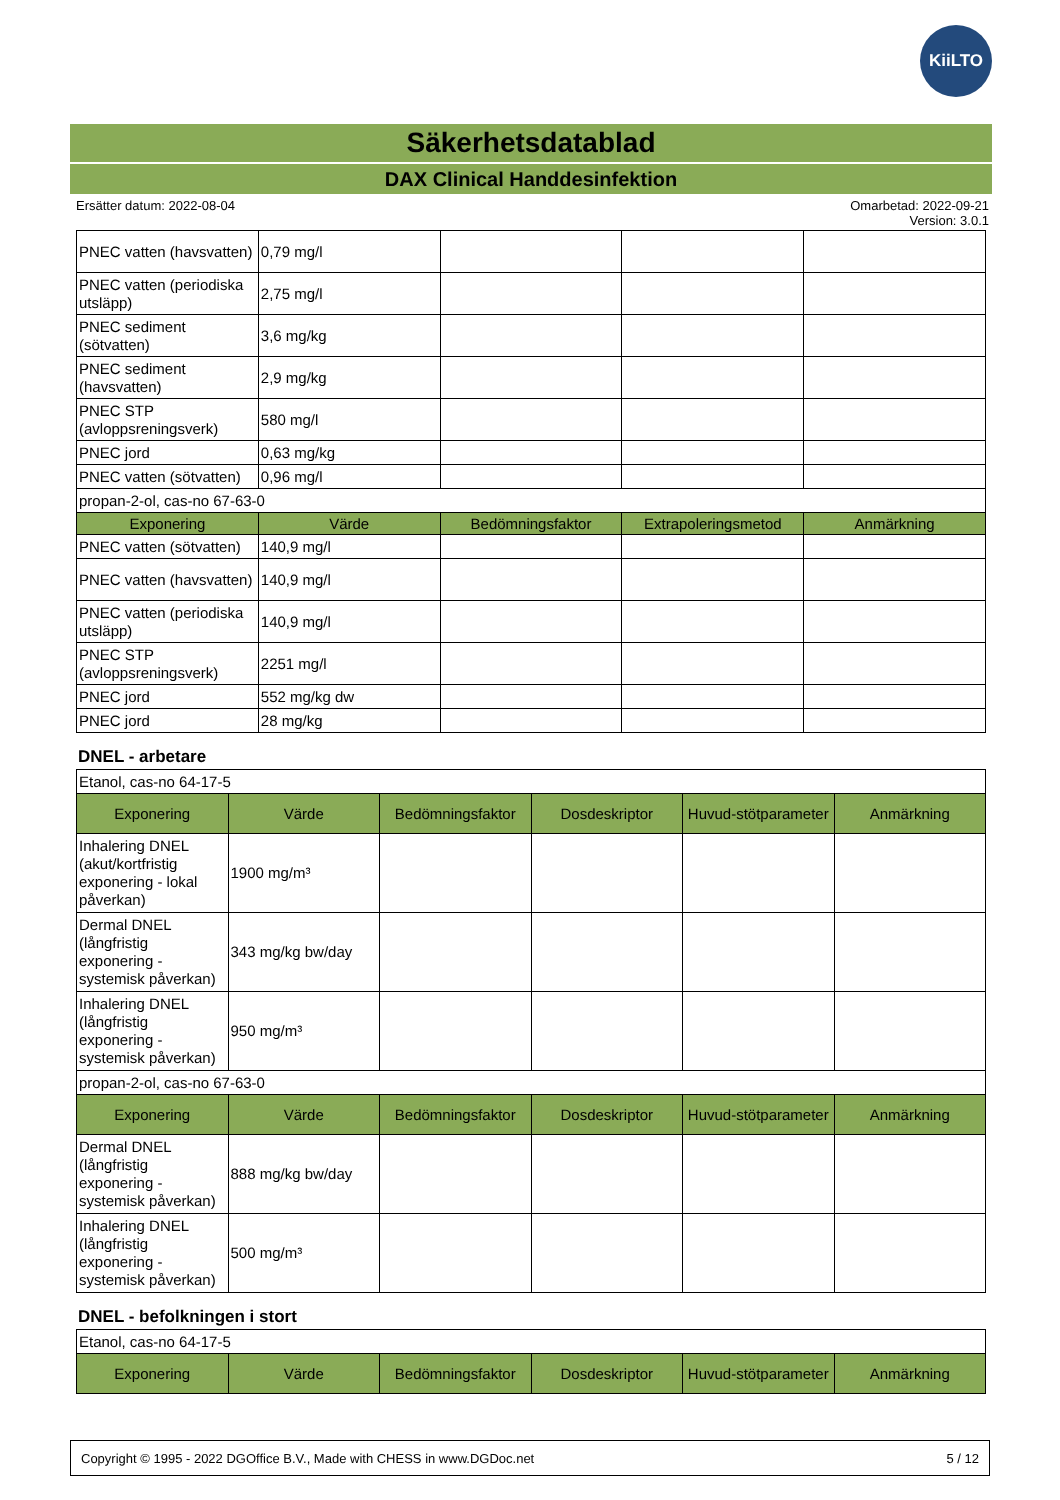KiiLTO
Säkerhetsdatablad
DAX Clinical Handdesinfektion
Ersätter datum: 2022-08-04 Omarbetad: 2022-09-21
Version: 3.0.1
| PNEC vatten (havsvatten) | 0,79 mg/l | | | |
| PNEC vatten (periodiska utsläpp) | 2,75 mg/l | | | |
| PNEC sediment (sötvatten) | 3,6 mg/kg | | | |
| PNEC sediment (havsvatten) | 2,9 mg/kg | | | |
| PNEC STP (avloppsreningsverk) | 580 mg/l | | | |
| PNEC jord | 0,63 mg/kg | | | |
| PNEC vatten (sötvatten) | 0,96 mg/l | | | |
| propan-2-ol, cas-no 67-63-0 | | | | |
| Exponering | Värde | Bedömningsfaktor | Extrapoleringsmetod | Anmärkning |
| PNEC vatten (sötvatten) | 140,9 mg/l | | | |
| PNEC vatten (havsvatten) | 140,9 mg/l | | | |
| PNEC vatten (periodiska utsläpp) | 140,9 mg/l | | | |
| PNEC STP (avloppsreningsverk) | 2251 mg/l | | | |
| PNEC jord | 552 mg/kg dw | | | |
| PNEC jord | 28 mg/kg | | | |
DNEL - arbetare
| Etanol, cas-no 64-17-5 | | | | | |
| Exponering | Värde | Bedömningsfaktor | Dosdeskriptor | Huvud-stötparameter | Anmärkning |
| Inhalering DNEL (akut/kortfristig exponering - lokal påverkan) | 1900 mg/m³ | | | | |
| Dermal DNEL (långfristig exponering - systemisk påverkan) | 343 mg/kg bw/day | | | | |
| Inhalering DNEL (långfristig exponering - systemisk påverkan) | 950 mg/m³ | | | | |
| propan-2-ol, cas-no 67-63-0 | | | | | |
| Exponering | Värde | Bedömningsfaktor | Dosdeskriptor | Huvud-stötparameter | Anmärkning |
| Dermal DNEL (långfristig exponering - systemisk påverkan) | 888 mg/kg bw/day | | | | |
| Inhalering DNEL (långfristig exponering - systemisk påverkan) | 500 mg/m³ | | | | |
DNEL - befolkningen i stort
| Etanol, cas-no 64-17-5 | | | | | |
| Exponering | Värde | Bedömningsfaktor | Dosdeskriptor | Huvud-stötparameter | Anmärkning |
Copyright © 1995 - 2022 DGOffice B.V., Made with CHESS in www.DGDoc.net 5 / 12